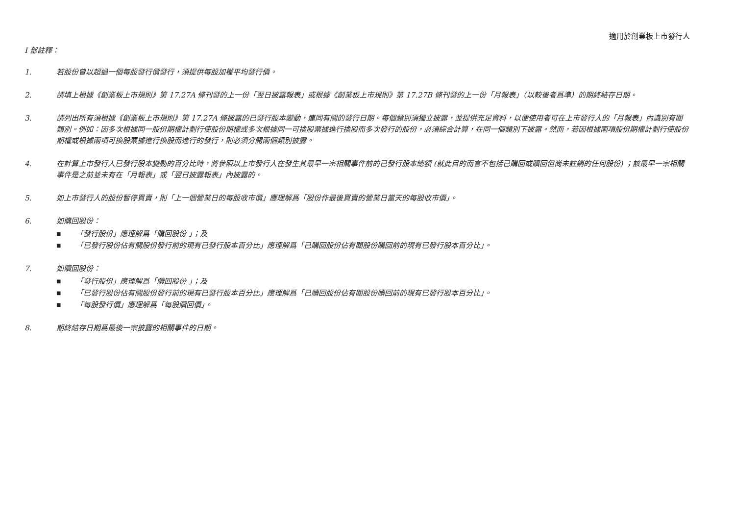適用於創業板上市發行人
I 部註釋：
1. 若股份曾以超過一個每股發行價發行，須提供每股加權平均發行價。
2. 請填上根據《創業板上市規則》第 17.27A 條刊發的上一份「翌日披露報表」或根據《創業板上市規則》第 17.27B 條刊發的上一份「月報表」（以較後者爲準）的期終結存日期。
3. 請列出所有須根據《創業板上市規則》第 17.27A 條披露的已發行股本變動，連同有關的發行日期。每個類別須獨立披露，並提供充足資料，以便使用者可在上市發行人的「月報表」內識別有關類別。例如：因多次根據同一股份期權計劃行使股份期權或多次根據同一可換股票據進行換股而多次發行的股份，必須綜合計算，在同一個類別下披露。然而，若因根據兩項股份期權計劃行使股份期權或根據兩項可換股票據進行換股而進行的發行，則必須分開兩個類別披露。
4. 在計算上市發行人已發行股本變動的百分比時，將參照以上市發行人在發生其最早一宗相關事件前的已發行股本總額 (就此目的而言不包括已購回或贖回但尚未註銷的任何股份) ；該最早一宗相關事件是之前並未有在「月報表」或「翌日披露報表」內披露的。
5. 如上市發行人的股份暫停買賣，則「上一個營業日的每股收市價」應理解爲「股份作最後買賣的營業日當天的每股收市價」。
6. 如購回股份：
■ 「發行股份」應理解爲「購回股份 」；及
■ 「已發行股份佔有關股份發行前的現有已發行股本百分比」應理解爲「已購回股份佔有關股份購回前的現有已發行股本百分比」。
7. 如贖回股份：
■ 「發行股份」應理解爲「贖回股份 」；及
■ 「已發行股份佔有關股份發行前的現有已發行股本百分比」應理解爲「已贖回股份佔有關股份贖回前的現有已發行股本百分比」。
■ 「每股發行價」應理解爲「每股贖回價」。
8. 期終結存日期爲最後一宗披露的相關事件的日期。